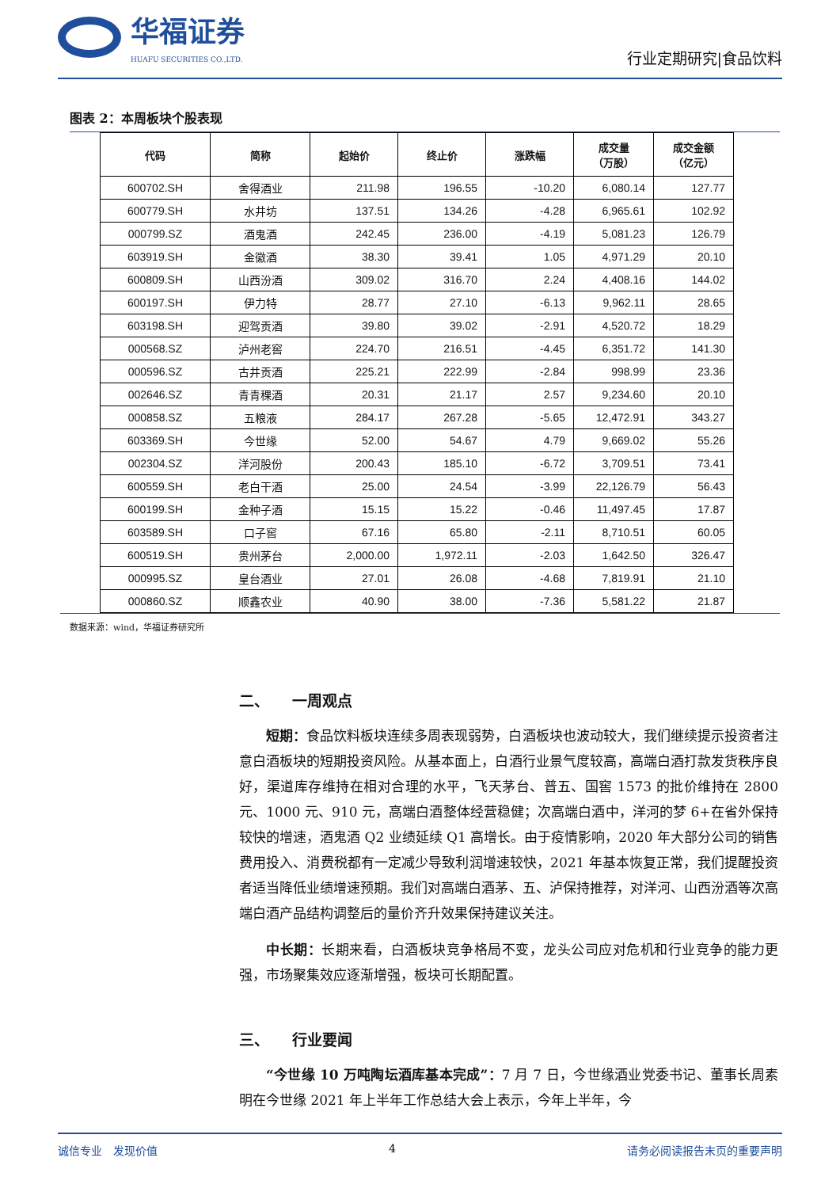华福证券
HUAFU SECURITIES CO.,LTD.
行业定期研究|食品饮料
图表 2：本周板块个股表现
| 代码 | 简称 | 起始价 | 终止价 | 涨跌幅 | 成交量 （万股） | 成交金额 （亿元） |
| --- | --- | --- | --- | --- | --- | --- |
| 600702.SH | 舍得酒业 | 211.98 | 196.55 | -10.20 | 6,080.14 | 127.77 |
| 600779.SH | 水井坊 | 137.51 | 134.26 | -4.28 | 6,965.61 | 102.92 |
| 000799.SZ | 酒鬼酒 | 242.45 | 236.00 | -4.19 | 5,081.23 | 126.79 |
| 603919.SH | 金徽酒 | 38.30 | 39.41 | 1.05 | 4,971.29 | 20.10 |
| 600809.SH | 山西汾酒 | 309.02 | 316.70 | 2.24 | 4,408.16 | 144.02 |
| 600197.SH | 伊力特 | 28.77 | 27.10 | -6.13 | 9,962.11 | 28.65 |
| 603198.SH | 迎驾贡酒 | 39.80 | 39.02 | -2.91 | 4,520.72 | 18.29 |
| 000568.SZ | 泸州老窖 | 224.70 | 216.51 | -4.45 | 6,351.72 | 141.30 |
| 000596.SZ | 古井贡酒 | 225.21 | 222.99 | -2.84 | 998.99 | 23.36 |
| 002646.SZ | 青青稞酒 | 20.31 | 21.17 | 2.57 | 9,234.60 | 20.10 |
| 000858.SZ | 五粮液 | 284.17 | 267.28 | -5.65 | 12,472.91 | 343.27 |
| 603369.SH | 今世缘 | 52.00 | 54.67 | 4.79 | 9,669.02 | 55.26 |
| 002304.SZ | 洋河股份 | 200.43 | 185.10 | -6.72 | 3,709.51 | 73.41 |
| 600559.SH | 老白干酒 | 25.00 | 24.54 | -3.99 | 22,126.79 | 56.43 |
| 600199.SH | 金种子酒 | 15.15 | 15.22 | -0.46 | 11,497.45 | 17.87 |
| 603589.SH | 口子窖 | 67.16 | 65.80 | -2.11 | 8,710.51 | 60.05 |
| 600519.SH | 贵州茅台 | 2,000.00 | 1,972.11 | -2.03 | 1,642.50 | 326.47 |
| 000995.SZ | 皇台酒业 | 27.01 | 26.08 | -4.68 | 7,819.91 | 21.10 |
| 000860.SZ | 顺鑫农业 | 40.90 | 38.00 | -7.36 | 5,581.22 | 21.87 |
数据来源：wind，华福证券研究所
二、　　一周观点
短期：食品饮料板块连续多周表现弱势，白酒板块也波动较大，我们继续提示投资者注意白酒板块的短期投资风险。从基本面上，白酒行业景气度较高，高端白酒打款发货秩序良好，渠道库存维持在相对合理的水平，飞天茅台、普五、国窖 1573 的批价维持在 2800 元、1000 元、910 元，高端白酒整体经营稳健；次高端白酒中，洋河的梦 6+在省外保持较快的增速，酒鬼酒 Q2 业绩延续 Q1 高增长。由于疫情影响，2020 年大部分公司的销售费用投入、消费税都有一定减少导致利润增速较快，2021 年基本恢复正常，我们提醒投资者适当降低业绩增速预期。我们对高端白酒茅、五、泸保持推荐，对洋河、山西汾酒等次高端白酒产品结构调整后的量价齐升效果保持建议关注。
中长期：长期来看，白酒板块竞争格局不变，龙头公司应对危机和行业竞争的能力更强，市场聚集效应逐渐增强，板块可长期配置。
三、　　行业要闻
“今世缘 10 万吨陶坛酒库基本完成”：7 月 7 日，今世缘酒业党委书记、董事长周素明在今世缘 2021 年上半年工作总结大会上表示，今年上半年，今
诚信专业　发现价值 4 请务必阅读报告末页的重要声明